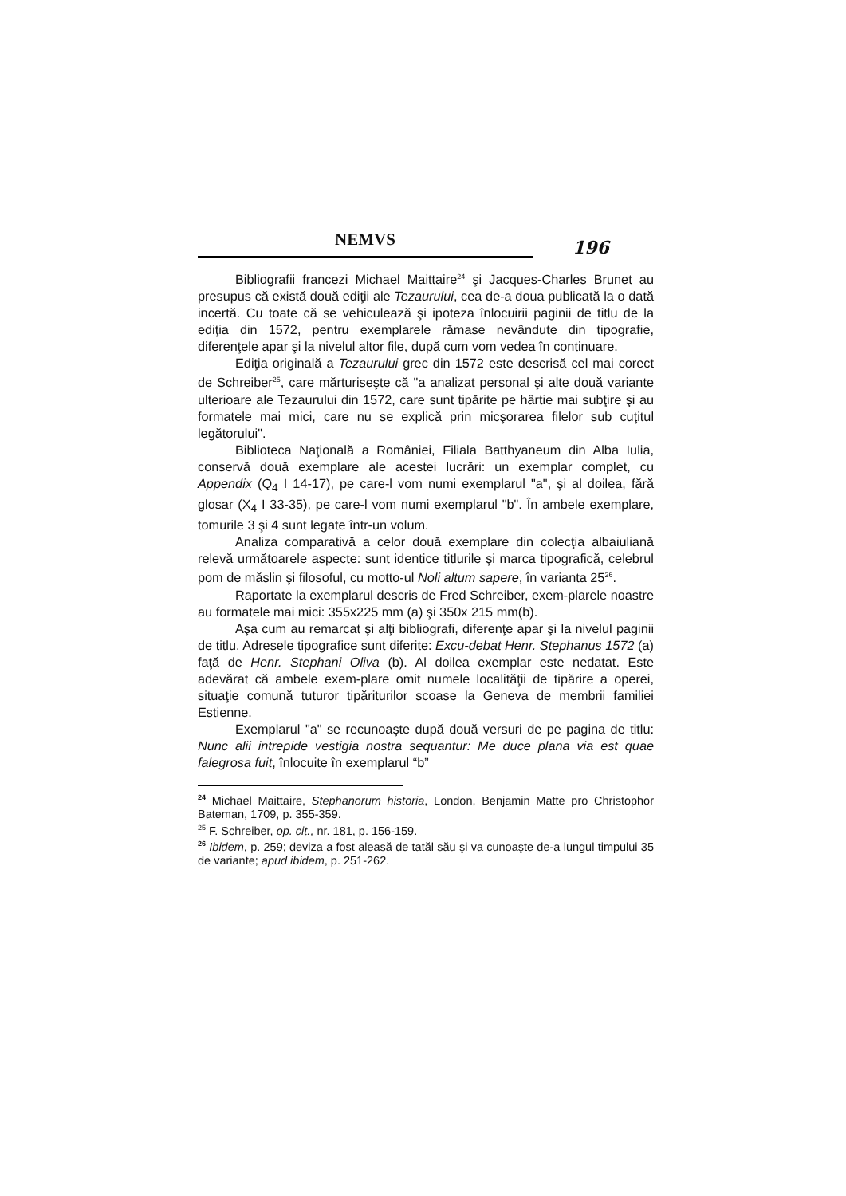NEMVS
196
Bibliografii francezi Michael Maittaire<sup>24</sup> şi Jacques-Charles Brunet au presupus că există două ediţii ale Tezaurului, cea de-a doua publicată la o dată incertă. Cu toate că se vehiculează şi ipoteza înlocuirii paginii de titlu de la ediţia din 1572, pentru exemplarele rămase nevândute din tipografie, diferenţele apar şi la nivelul altor file, după cum vom vedea în continuare.
Ediţia originală a Tezaurului grec din 1572 este descrisă cel mai corect de Schreiber<sup>25</sup>, care mărturiseşte că "a analizat personal şi alte două variante ulterioare ale Tezaurului din 1572, care sunt tipărite pe hârtie mai subţire şi au formatele mai mici, care nu se explică prin micşorarea filelor sub cuţitul legătorului".
Biblioteca Naţională a României, Filiala Batthyaneum din Alba Iulia, conservă două exemplare ale acestei lucrări: un exemplar complet, cu Appendix (Q<sub>4</sub> I 14-17), pe care-l vom numi exemplarul "a", şi al doilea, fără glosar (X<sub>4</sub> I 33-35), pe care-l vom numi exemplarul "b". În ambele exemplare, tomurile 3 şi 4 sunt legate într-un volum.
Analiza comparativă a celor două exemplare din colecţia albaiuliană relevă următoarele aspecte: sunt identice titlurile şi marca tipografică, celebrul pom de măslin şi filosoful, cu motto-ul Noli altum sapere, în varianta 25<sup>26</sup>.
Raportate la exemplarul descris de Fred Schreiber, exem-plarele noastre au formatele mai mici: 355x225 mm (a) şi 350x 215 mm(b).
Aşa cum au remarcat şi alţi bibliografi, diferenţe apar şi la nivelul paginii de titlu. Adresele tipografice sunt diferite: Excu-debat Henr. Stephanus 1572 (a) faţă de Henr. Stephani Oliva (b). Al doilea exemplar este nedatat. Este adevărat că ambele exem-plare omit numele localităţii de tipărire a operei, situaţie comună tuturor tipăriturilor scoase la Geneva de membrii familiei Estienne.
Exemplarul "a" se recunoaşte după două versuri de pe pagina de titlu: Nunc alii intrepide vestigia nostra sequantur: Me duce plana via est quae falegrosa fuit, înlocuite în exemplarul “b”
<sup>24</sup> Michael Maittaire, Stephanorum historia, London, Benjamin Matte pro Christophor Bateman, 1709, p. 355-359.
<sup>25</sup> F. Schreiber, op. cit., nr. 181, p. 156-159.
<sup>26</sup> Ibidem, p. 259; deviza a fost aleasă de tatăl său şi va cunoaşte de-a lungul timpului 35 de variante; apud ibidem, p. 251-262.